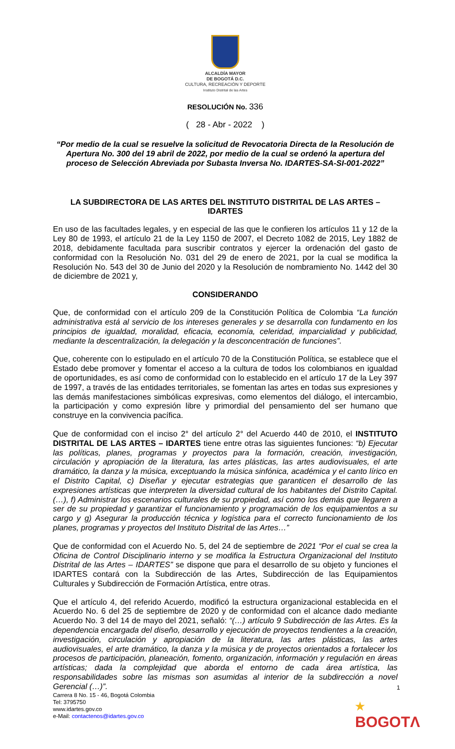ALCALDÍA MAYOR
DE BOGOTÁ D.C.
CULTURA, RECREACIÓN Y DEPORTE
Instituto Distrital de las Artes
RESOLUCIÓN No. 336
( 28 - Abr - 2022 )
“Por medio de la cual se resuelve la solicitud de Revocatoria Directa de la Resolución de Apertura No. 300 del 19 abril de 2022, por medio de la cual se ordenó la apertura del proceso de Selección Abreviada por Subasta Inversa No. IDARTES-SA-SI-001-2022”
LA SUBDIRECTORA DE LAS ARTES DEL INSTITUTO DISTRITAL DE LAS ARTES – IDARTES
En uso de las facultades legales, y en especial de las que le confieren los artículos 11 y 12 de la Ley 80 de 1993, el artículo 21 de la Ley 1150 de 2007, el Decreto 1082 de 2015, Ley 1882 de 2018, debidamente facultada para suscribir contratos y ejercer la ordenación del gasto de conformidad con la Resolución No. 031 del 29 de enero de 2021, por la cual se modifica la Resolución No. 543 del 30 de Junio del 2020 y la Resolución de nombramiento No. 1442 del 30 de diciembre de 2021 y,
CONSIDERANDO
Que, de conformidad con el artículo 209 de la Constitución Política de Colombia “La función administrativa está al servicio de los intereses generales y se desarrolla con fundamento en los principios de igualdad, moralidad, eficacia, economía, celeridad, imparcialidad y publicidad, mediante la descentralización, la delegación y la desconcentración de funciones”.
Que, coherente con lo estipulado en el artículo 70 de la Constitución Política, se establece que el Estado debe promover y fomentar el acceso a la cultura de todos los colombianos en igualdad de oportunidades, es así como de conformidad con lo establecido en el artículo 17 de la Ley 397 de 1997, a través de las entidades territoriales, se fomentan las artes en todas sus expresiones y las demás manifestaciones simbólicas expresivas, como elementos del diálogo, el intercambio, la participación y como expresión libre y primordial del pensamiento del ser humano que construye en la convivencia pacífica.
Que de conformidad con el inciso 2° del artículo 2° del Acuerdo 440 de 2010, el INSTITUTO DISTRITAL DE LAS ARTES – IDARTES tiene entre otras las siguientes funciones: “b) Ejecutar las políticas, planes, programas y proyectos para la formación, creación, investigación, circulación y apropiación de la literatura, las artes plásticas, las artes audiovisuales, el arte dramático, la danza y la música, exceptuando la música sinfónica, académica y el canto lírico en el Distrito Capital, c) Diseñar y ejecutar estrategias que garanticen el desarrollo de las expresiones artísticas que interpreten la diversidad cultural de los habitantes del Distrito Capital.(…), f) Administrar los escenarios culturales de su propiedad, así como los demás que llegaren a ser de su propiedad y garantizar el funcionamiento y programación de los equipamientos a su cargo y g) Asegurar la producción técnica y logística para el correcto funcionamiento de los planes, programas y proyectos del Instituto Distrital de las Artes…”
Que de conformidad con el Acuerdo No. 5, del 24 de septiembre de 2021 “Por el cual se crea la Oficina de Control Disciplinario interno y se modifica la Estructura Organizacional del Instituto Distrital de las Artes – IDARTES” se dispone que para el desarrollo de su objeto y funciones el IDARTES contará con la Subdirección de las Artes, Subdirección de las Equipamientos Culturales y Subdirección de Formación Artística, entre otras.
Que el artículo 4, del referido Acuerdo, modificó la estructura organizacional establecida en el Acuerdo No. 6 del 25 de septiembre de 2020 y de conformidad con el alcance dado mediante Acuerdo No. 3 del 14 de mayo del 2021, señaló: “(…) artículo 9 Subdirección de las Artes. Es la dependencia encargada del diseño, desarrollo y ejecución de proyectos tendientes a la creación, investigación, circulación y apropiación de la literatura, las artes plásticas, las artes audiovisuales, el arte dramático, la danza y la música y de proyectos orientados a fortalecer los procesos de participación, planeación, fomento, organización, información y regulación en áreas artísticas; dada la complejidad que aborda el entorno de cada área artística, las responsabilidades sobre las mismas son asumidas al interior de la subdirección a novel Gerencial (…)”.
1
Carrera 8 No. 15 - 46, Bogotá Colombia
Tel: 3795750
www.idartes.gov.co
e-Mail: contactenos@idartes.gov.co
★
BOGOTΛ